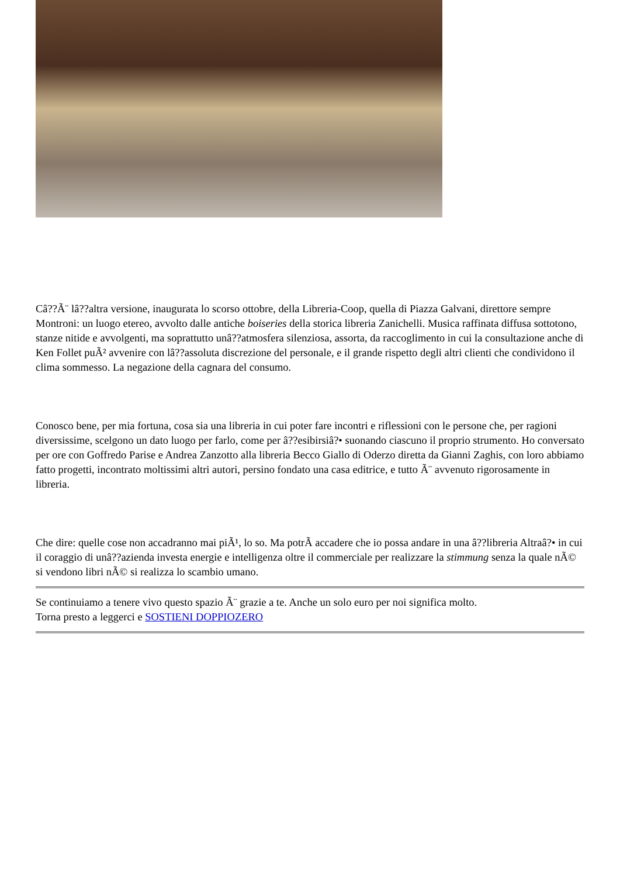Câ??Ã¨ lâ??altra versione, inaugurata lo scorso ottobre, della Libreria-Coop, quella di Piazza Galvani, direttore sempre Montroni: un luogo etereo, avvolto dalle antiche boiseries della storica libreria Zanichelli. Musica raffinata diffusa sottotono, stanze nitide e avvolgenti, ma soprattutto unâ??atmosfera silenziosa, assorta, da raccoglimento in cui la consultazione anche di Ken Follet puÃ² avvenire con lâ??assoluta discrezione del personale, e il grande rispetto degli altri clienti che condividono il clima sommesso. La negazione della cagnara del consumo.
Conosco bene, per mia fortuna, cosa sia una libreria in cui poter fare incontri e riflessioni con le persone che, per ragioni diversissime, scelgono un dato luogo per farlo, come per â??esibirsiâ?• suonando ciascuno il proprio strumento. Ho conversato per ore con Goffredo Parise e Andrea Zanzotto alla libreria Becco Giallo di Oderzo diretta da Gianni Zaghis, con loro abbiamo fatto progetti, incontrato moltissimi altri autori, persino fondato una casa editrice, e tutto Ã¨ avvenuto rigorosamente in libreria.
Che dire: quelle cose non accadranno mai piÃ¹, lo so. Ma potrÃ accadere che io possa andare in una â??libreria Altraâ?• in cui il coraggio di unâ??azienda investa energie e intelligenza oltre il commerciale per realizzare la stimmung senza la quale nÃ© si vendono libri nÃ© si realizza lo scambio umano.
Se continuiamo a tenere vivo questo spazio Ã¨ grazie a te. Anche un solo euro per noi significa molto.
Torna presto a leggerci e SOSTIENI DOPPIOZERO